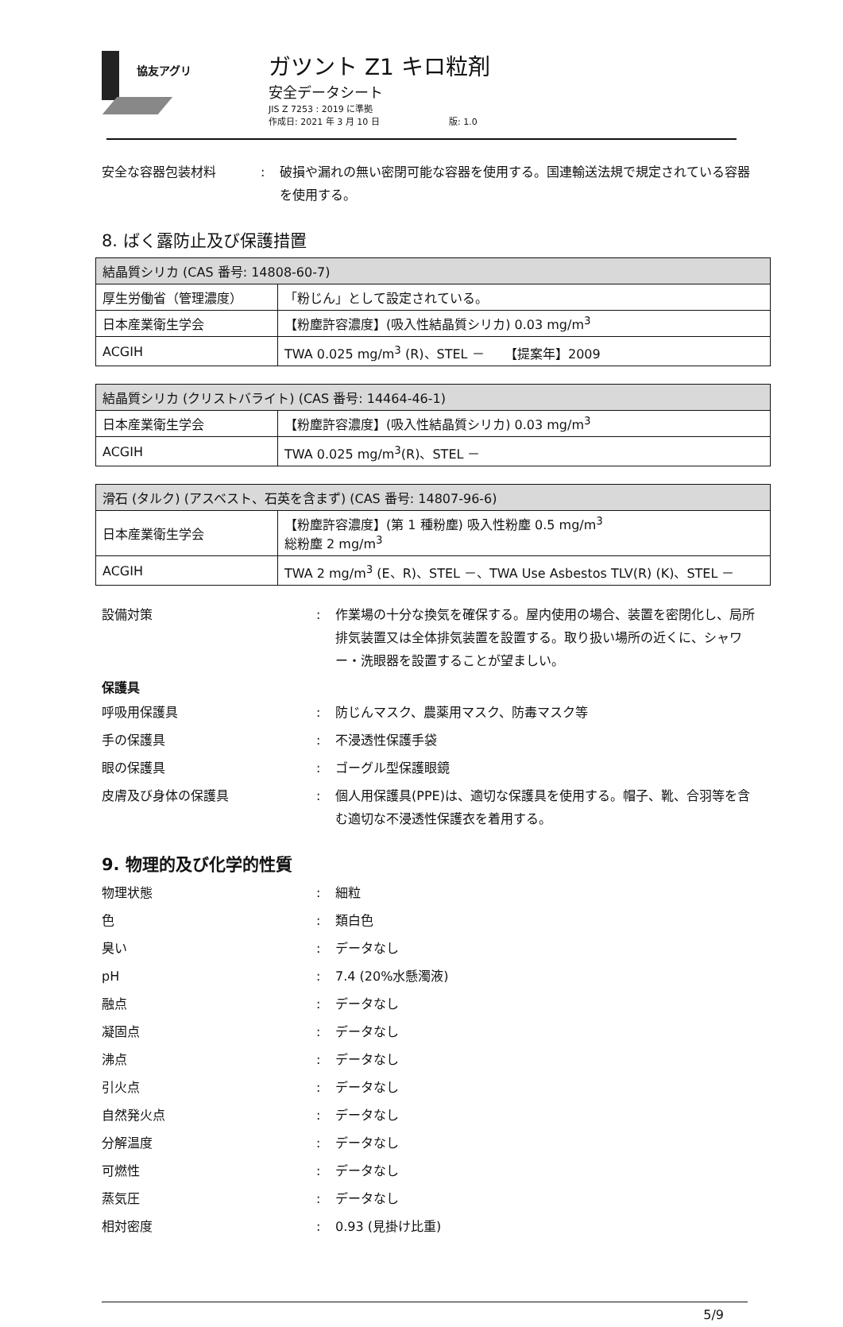協友アグリ
ガツント Z1 キロ粒剤
安全データシート
JIS Z 7253 : 2019 に準拠
作成日: 2021 年 3 月 10 日 版: 1.0
安全な容器包装材料 : 破損や漏れの無い密閉可能な容器を使用する。国連輸送法規で規定されている容器を使用する。
8. ばく露防止及び保護措置
| 結晶質シリカ (CAS 番号: 14808-60-7) | |
| 厚生労働省（管理濃度） | 「粉じん」として設定されている。 |
| 日本産業衛生学会 | 【粉塵許容濃度】(吸入性結晶質シリカ) 0.03 mg/m<sup>3</sup> |
| ACGIH | TWA 0.025 mg/m<sup>3</sup> (R)、STEL － 【提案年】2009 |
| 結晶質シリカ (クリストバライト) (CAS 番号: 14464-46-1) | |
| 日本産業衛生学会 | 【粉塵許容濃度】(吸入性結晶質シリカ) 0.03 mg/m<sup>3</sup> |
| ACGIH | TWA 0.025 mg/m<sup>3</sup>(R)、STEL － |
| 滑石 (タルク) (アスベスト、石英を含まず) (CAS 番号: 14807-96-6) | |
| 日本産業衛生学会 | 【粉塵許容濃度】(第 1 種粉塵) 吸入性粉塵 0.5 mg/m<sup>3</sup> 総粉塵 2 mg/m<sup>3</sup> |
| ACGIH | TWA 2 mg/m<sup>3</sup> (E、R)、STEL －、TWA Use Asbestos TLV(R) (K)、STEL － |
設備対策 : 作業場の十分な換気を確保する。屋内使用の場合、装置を密閉化し、局所排気装置又は全体排気装置を設置する。取り扱い場所の近くに、シャワー・洗眼器を設置することが望ましい。
保護具
呼吸用保護具 : 防じんマスク、農薬用マスク、防毒マスク等
手の保護具 : 不浸透性保護手袋
眼の保護具 : ゴーグル型保護眼鏡
皮膚及び身体の保護具 : 個人用保護具(PPE)は、適切な保護具を使用する。帽子、靴、合羽等を含む適切な不浸透性保護衣を着用する。
9. 物理的及び化学的性質
物理状態 : 細粒
色 : 類白色
臭い : データなし
pH : 7.4 (20%水懸濁液)
融点 : データなし
凝固点 : データなし
沸点 : データなし
引火点 : データなし
自然発火点 : データなし
分解温度 : データなし
可燃性 : データなし
蒸気圧 : データなし
相対密度 : 0.93 (見掛け比重)
5/9